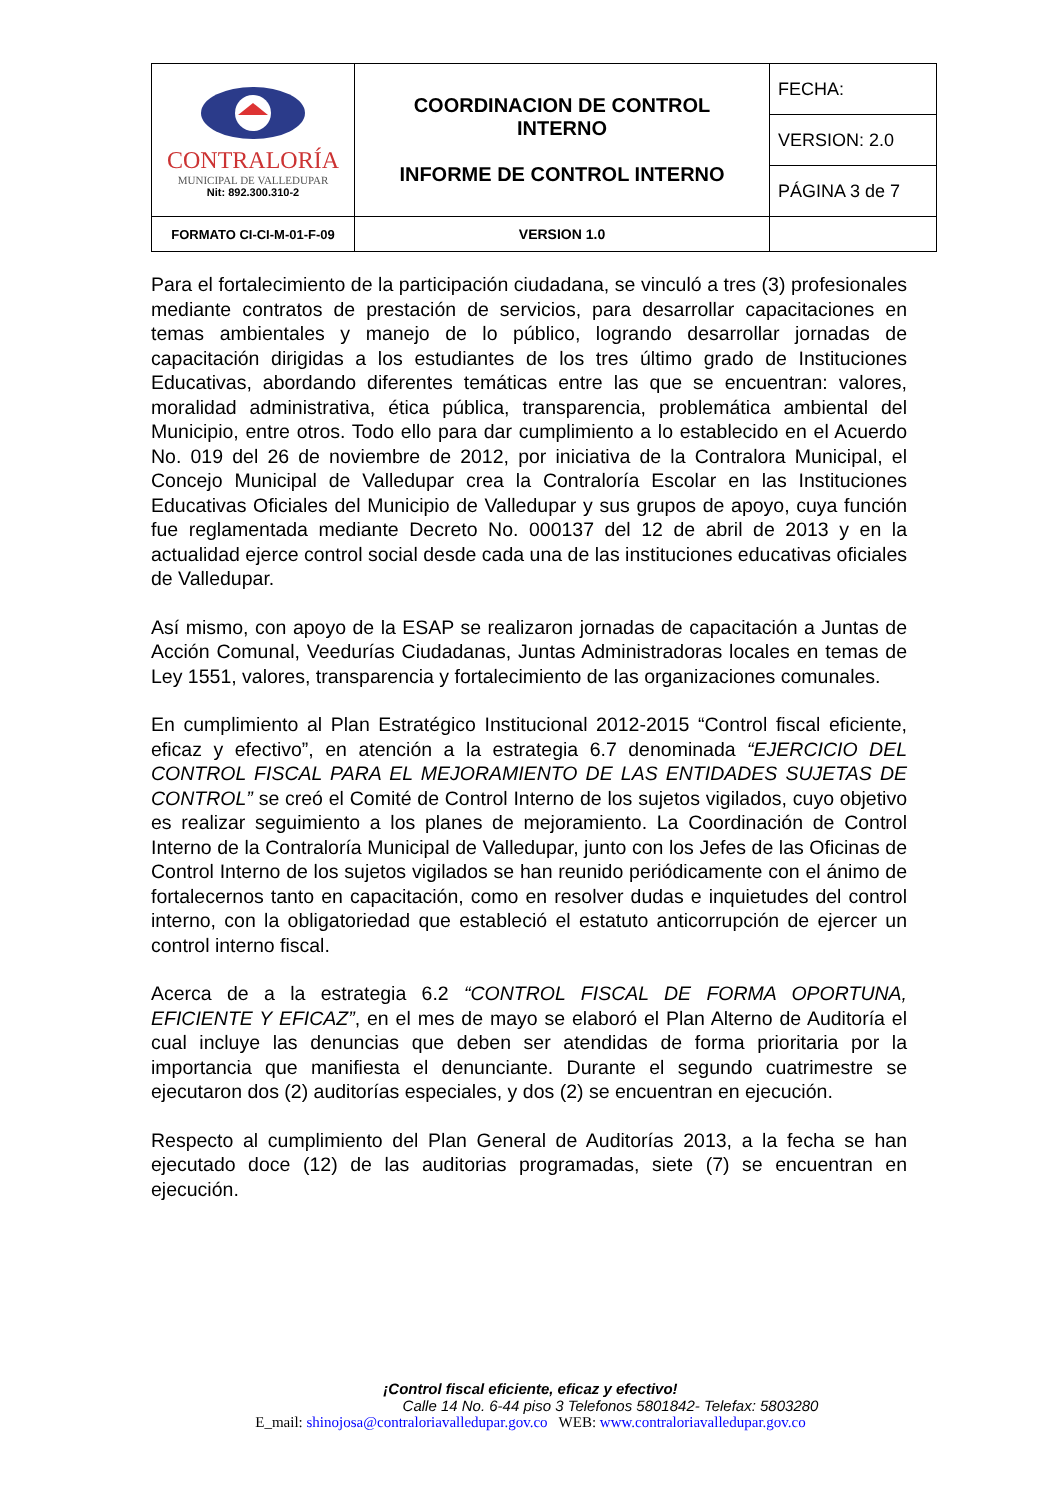| CONTRALORÍA MUNICIPAL DE VALLEDUPAR Nit: 892.300.310-2 | COORDINACION DE CONTROL INTERNO INFORME DE CONTROL INTERNO | FECHA: |
| | | VERSION: 2.0 |
| | | PÁGINA 3 de 7 |
| FORMATO CI-CI-M-01-F-09 | VERSION 1.0 | |
Para el fortalecimiento de la participación ciudadana, se vinculó a tres (3) profesionales mediante contratos de prestación de servicios, para desarrollar capacitaciones en temas ambientales y manejo de lo público, logrando desarrollar jornadas de capacitación dirigidas a los estudiantes de los tres último grado de Instituciones Educativas, abordando diferentes temáticas entre las que se encuentran: valores, moralidad administrativa, ética pública, transparencia, problemática ambiental del Municipio, entre otros. Todo ello para dar cumplimiento a lo establecido en el Acuerdo No. 019 del 26 de noviembre de 2012, por iniciativa de la Contralora Municipal, el Concejo Municipal de Valledupar crea la Contraloría Escolar en las Instituciones Educativas Oficiales del Municipio de Valledupar y sus grupos de apoyo, cuya función fue reglamentada mediante Decreto No. 000137 del 12 de abril de 2013 y en la actualidad ejerce control social desde cada una de las instituciones educativas oficiales de Valledupar.
Así mismo, con apoyo de la ESAP se realizaron jornadas de capacitación a Juntas de Acción Comunal, Veedurías Ciudadanas, Juntas Administradoras locales en temas de Ley 1551, valores, transparencia y fortalecimiento de las organizaciones comunales.
En cumplimiento al Plan Estratégico Institucional 2012-2015 “Control fiscal eficiente, eficaz y efectivo”, en atención a la estrategia 6.7 denominada “EJERCICIO DEL CONTROL FISCAL PARA EL MEJORAMIENTO DE LAS ENTIDADES SUJETAS DE CONTROL” se creó el Comité de Control Interno de los sujetos vigilados, cuyo objetivo es realizar seguimiento a los planes de mejoramiento. La Coordinación de Control Interno de la Contraloría Municipal de Valledupar, junto con los Jefes de las Oficinas de Control Interno de los sujetos vigilados se han reunido periódicamente con el ánimo de fortalecernos tanto en capacitación, como en resolver dudas e inquietudes del control interno, con la obligatoriedad que estableció el estatuto anticorrupción de ejercer un control interno fiscal.
Acerca de a la estrategia 6.2 “CONTROL FISCAL DE FORMA OPORTUNA, EFICIENTE Y EFICAZ”, en el mes de mayo se elaboró el Plan Alterno de Auditoría el cual incluye las denuncias que deben ser atendidas de forma prioritaria por la importancia que manifiesta el denunciante. Durante el segundo cuatrimestre se ejecutaron dos (2) auditorías especiales, y dos (2) se encuentran en ejecución.
Respecto al cumplimiento del Plan General de Auditorías 2013, a la fecha se han ejecutado doce (12) de las auditorias programadas, siete (7) se encuentran en ejecución.
¡Control fiscal eficiente, eficaz y efectivo!
Calle 14 No. 6-44 piso 3 Telefonos 5801842- Telefax: 5803280
E_mail: shinojosa@contraloriavalledupar.gov.co WEB: www.contraloriavalledupar.gov.co